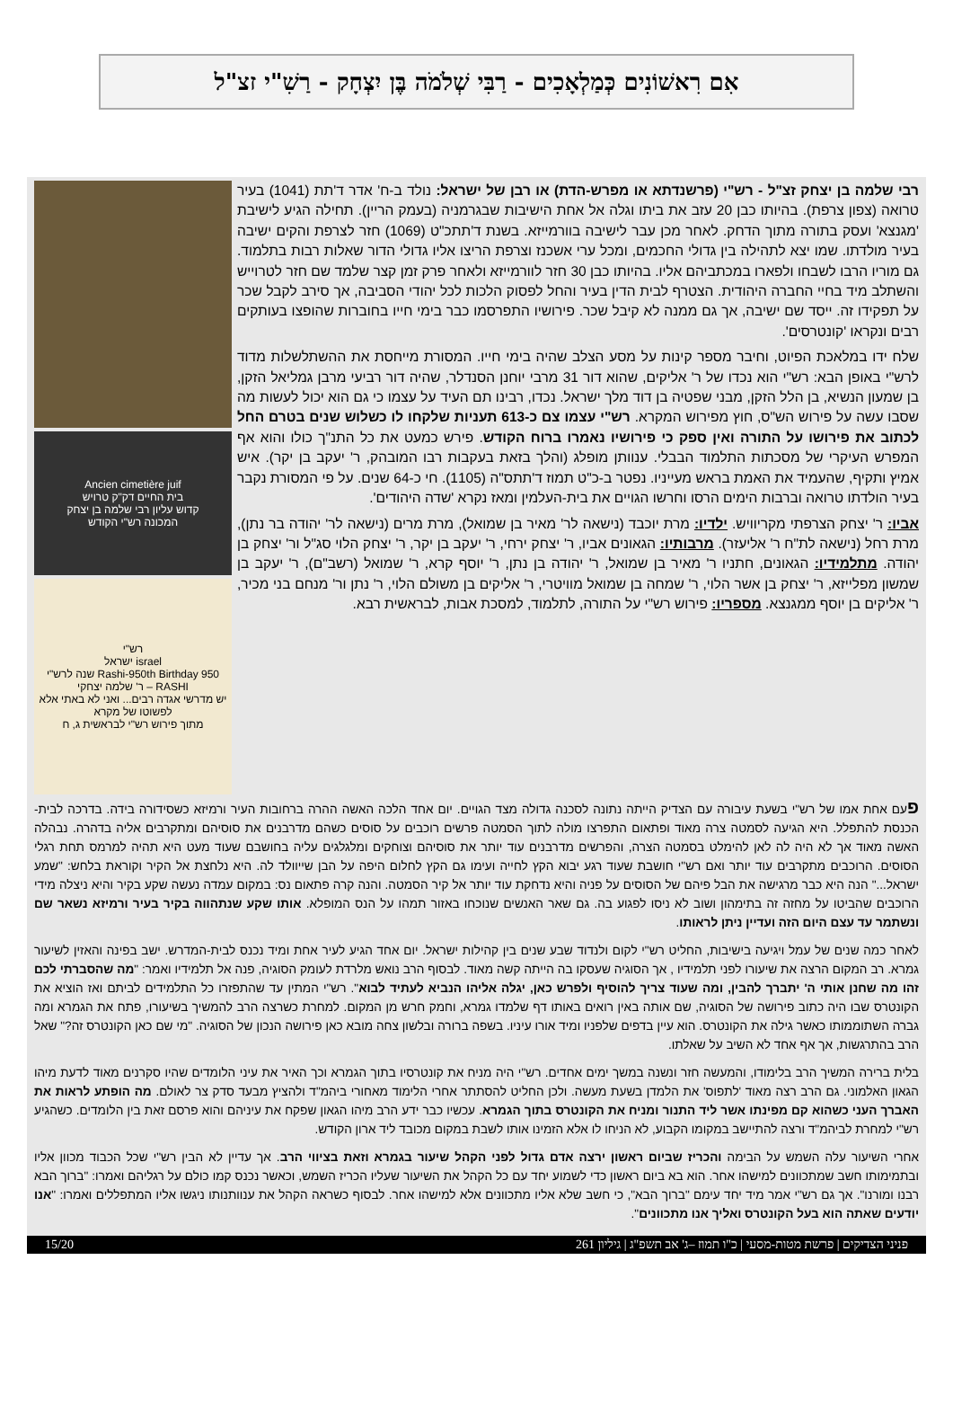אִם רִאשׁוֹנִים כְּמַלְאָכִים - רַבִּי שְׁלֹמֹה בֶּן יִצְחָק - רַשִׁ"י זצ"ל
רבי שלמה בן יצחק זצ"ל - רש"י (פרשנדתא או מפרש-הדת) או רבן של ישראל: נולד ב-ח' אדר ד'תת (1041) בעיר טרואה (צפון צרפת). בהיותו כבן 20 עזב את ביתו וגלה אל אחת הישיבות שבגרמניה (בעמק הריין). תחילה הגיע לישיבת 'מגנצא' ועסק בתורה מתוך הדחק. לאחר מכן עבר לישיבה בוורמייזא. בשנת ד'תתכ"ט (1069) חזר לצרפת והקים ישיבה בעיר מולדתו. שמו יצא לתהילה בין גדולי החכמים, ומכל ערי אשכנז וצרפת הריצו אליו גדולי הדור שאלות רבות בתלמוד. גם מוריו הרבו לשבחו ולפארו במכתביהם אליו. בהיותו כבן 30 חזר לוורמייזא ולאחר פרק זמן קצר שלמד שם חזר לטרוייש והשתלב מיד בחיי החברה היהודית. הצטרף לבית הדין בעיר והחל לפסוק הלכות לכל יהודי הסביבה, אך סירב לקבל שכר על תפקידו זה. ייסד שם ישיבה, אך גם ממנה לא קיבל שכר. פירושיו התפרסמו כבר בימי חייו בחוברות שהופצו בעותקים רבים ונקראו 'קונטרסים'.
שלח ידו במלאכת הפיוט, וחיבר מספר קינות על מסע הצלב שהיה בימי חייו. המסורת מייחסת את ההשתלשלות מדוד לרש"י באופן הבא: רש"י הוא נכדו של ר' אליקים, שהוא דור 31 מרבי יוחנן הסנדלר, שהיה דור רביעי מרבן גמליאל הזקן, בן שמעון הנשיא, בן הלל הזקן, מבני שפטיה בן דוד מלך ישראל. נכדו, רבינו תם העיד על עצמו כי גם הוא יכול לעשות מה שסבו עשה על פירוש הש"ס, חוץ מפירוש המקרא. רש"י עצמו צם כ-613 תעניות שלקחו לו כשלוש שנים בטרם החל לכתוב את פירושו על התורה ואין ספק כי פירושיו נאמרו ברוח הקודש. פירש כמעט את כל התנ"ך כולו והוא אף המפרש העיקרי של מסכתות התלמוד הבבלי. ענוותן מופלג (והלך בזאת בעקבות רבו המובהק, ר' יעקב בן יקר). איש אמיץ ותקיף, שהעמיד את האמת בראש מעייניו. נפטר ב-כ"ט תמוז ד'תתס"ה (1105). חי כ-64 שנים. על פי המסורת נקבר בעיר הולדתו טרואה וברבות הימים הרסו וחרשו הגויים את בית-העלמין ומאז נקרא 'שדה היהודים'.
אביו: ר' יצחק הצרפתי מקריוויש. ילדיו: מרת יוכבד (נישאה לר' מאיר בן שמואל), מרת מרים (נישאה לר' יהודה בר נתן), מרת רחל (נישאה לת"ח ר' אליעזר). מרבותיו: הגאונים אביו, ר' יצחק ירחי, ר' יעקב בן יקר, ר' יצחק הלוי סג"ל ור' יצחק בן יהודה. מתלמידיו: הגאונים, חתניו ר' מאיר בן שמואל, ר' יהודה בן נתן, ר' יוסף קרא, ר' שמואל (רשב"ם), ר' יעקב בן שמשון מפלייזא, ר' יצחק בן אשר הלוי, ר' שמחה בן שמואל מוויטרי, ר' אליקים בן משולם הלוי, ר' נתן ור' מנחם בני מכיר, ר' אליקים בן יוסף ממגנצא. מספריו: פירוש רש"י על התורה, לתלמוד, למסכת אבות, לבראשית רבא.
Ancien cimetière juif
בית החיים דק"ק טרויש
קדוש עליון רבי שלמה בן יצחק
המכונה רש"י הקודש
רש"י
israel ישראל
Rashi-950th Birthday 950 שנה לרש"י
RASHI – ר' שלמה יצחקי
יש מדרשי אגדה רבים... ואני לא באתי אלא לפשוטו של מקרא
מתוך פירוש רש"י לבראשית ג, ח
פעם אחת אמו של רש"י בשעת עיבורה עם הצדיק הייתה נתונה לסכנה גדולה מצד הגויים. יום אחד הלכה האשה ההרה ברחובות העיר ורמיזא כשסידורה בידה. בדרכה לבית-הכנסת להתפלל. היא הגיעה לסמטה צרה מאוד ופתאום התפרצו מולה לתוך הסמטה פרשים רוכבים על סוסים כשהם מדרבנים את סוסיהם ומתקרבים אליה בדהרה. נבהלה האשה מאוד אך לא היה לה לאן להימלט בסמטה הצרה, והפרשים מדרבנים עוד יותר את סוסיהם וצוחקים ומלגלגים עליה בחושבם שעוד מעט היא תהיה למרמס תחת רגלי הסוסים. הרוכבים מתקרבים עוד יותר ואם רש"י חושבת שעוד רגע יבוא הקץ לחייה ועימו גם הקץ לחלום היפה על הבן שייוולד לה. היא נלחצת אל הקיר וקוראת בלחש: "שמע ישראל..." הנה היא כבר מרגישה את הבל פיהם של הסוסים על פניה והיא נדחקת עוד יותר אל קיר הסמטה. והנה קרה פתאום נס: במקום עמדה נעשה שקע בקיר והיא ניצלה מידי הרוכבים שהביטו על מחזה זה בתימהון ושוב לא ניסו לפגוע בה. גם שאר האנשים שנוכחו באזור תמהו על הנס המופלא. אותו שקע שנתהווה בקיר בעיר ורמיזא נשאר שם ונשתמר עד עצם היום הזה ועדיין ניתן לראותו.
לאחר כמה שנים של עמל ויגיעה בישיבות, החליט רש"י לקום ולנדוד שבע שנים בין קהילות ישראל. יום אחד הגיע לעיר אחת ומיד נכנס לבית-המדרש. ישב בפינה והאזין לשיעור גמרא. רב המקום הרצה את שיעורו לפני תלמידיו , אך הסוגיה שעסקו בה הייתה קשה מאוד. לבסוף הרב נואש מלרדת לעומק הסוגיה, פנה אל תלמידיו ואמר: "מה שהסברתי לכם זהו מה שחנן אותי ה' יתברך להבין, ומה שעוד צריך להוסיף ולפרש כאן, יגלה אליהו הנביא לעתיד לבוא". רש"י המתין עד שהתפזרו כל התלמידים לביתם ואז הוציא את הקונטרס שבו היה כתוב פירושה של הסוגיה, שם אותה באין רואים באותו דף שלמדו גמרא, וחמק חרש מן המקום. למחרת כשרצה הרב להמשיך בשיעורו, פתח את הגמרא ומה גברה השתוממותו כאשר גילה את הקונטרס. הוא עיין בדפים שלפניו ומיד אורו עיניו. בשפה ברורה ובלשון צחה מובא כאן פירושה הנכון של הסוגיה. "מי שם כאן הקונטרס זה?" שאל הרב בהתרגשות, אך אף אחד לא השיב על שאלתו.
בלית ברירה המשיך הרב בלימודו, והמעשה חזר ונשנה במשך ימים אחדים. רש"י היה מניח את קונטרסיו בתוך הגמרא וכך האיר את עיני הלומדים שהיו סקרנים מאוד לדעת מיהו הגאון האלמוני. גם הרב רצה מאוד 'לתפוס' את הלמדן בשעת מעשה. ולכן החליט להסתתר אחרי הלימוד מאחורי ביהמ"ד ולהציץ מבעד סדק צר לאולם. מה הופתע לראות את האברך העני כשהוא קם מפינתו אשר ליד התנור ומניח את הקונטרס בתוך הגמרא. עכשיו כבר ידע הרב מיהו הגאון שפקח את עיניהם והוא פרסם זאת בין הלומדים. כשהגיע רש"י למחרת לביהמ"ד ורצה להתיישב במקומו הקבוע, לא הניחו לו אלא הזמינו אותו לשבת במקום מכובד ליד ארון הקודש.
אחרי השיעור עלה השמש על הבימה והכריז שביום ראשון ירצה אדם גדול לפני הקהל שיעור בגמרא וזאת בציווי הרב. אך עדיין לא הבין רש"י שכל הכבוד מכוון אליו ובתמימותו חשב שמתכוונים למישהו אחר. הוא בא ביום ראשון כדי לשמוע יחד עם כל הקהל את השיעור שעליו הכריז השמש, וכאשר נכנס קמו כולם על רגליהם ואמרו: "ברוך הבא רבנו ומורנו". אך גם רש"י אמר מיד יחד עימם "ברוך הבא", כי חשב שלא אליו מתכוונים אלא למישהו אחר. לבסוף כשראה הקהל את ענוותנותו ניגשו אליו המתפללים ואמרו: "אנו יודעים שאתה הוא בעל הקונטרס ואליך אנו מתכוונים".
פניני הצדיקים | פרשת מטות-מסעי | כ"ו תמוז –ג' אב תשפ"ג | גיליון 261 15/20